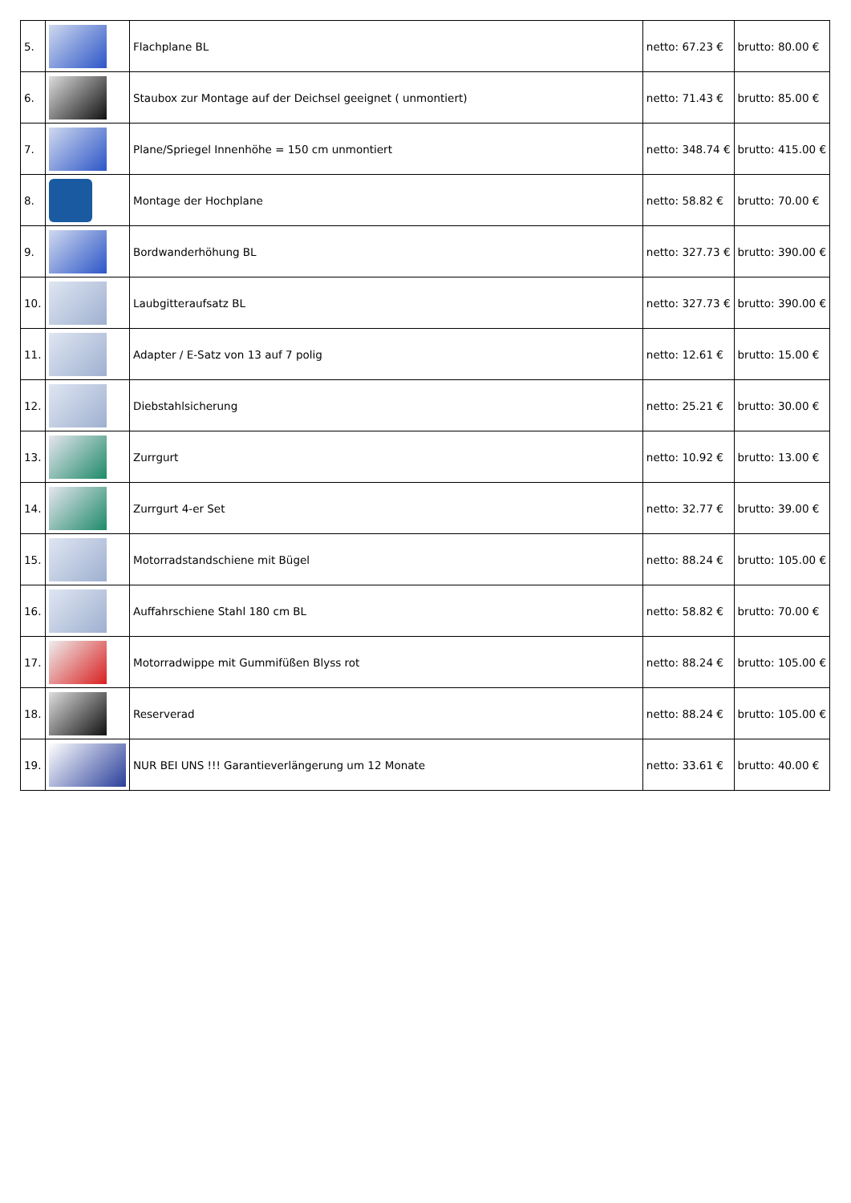| 5. | | Flachplane BL | netto: 67.23 € | brutto: 80.00 € |
| 6. | | Staubox zur Montage auf der Deichsel geeignet ( unmontiert) | netto: 71.43 € | brutto: 85.00 € |
| 7. | | Plane/Spriegel Innenhöhe = 150 cm unmontiert | netto: 348.74 € | brutto: 415.00 € |
| 8. | | Montage der Hochplane | netto: 58.82 € | brutto: 70.00 € |
| 9. | | Bordwanderhöhung BL | netto: 327.73 € | brutto: 390.00 € |
| 10. | | Laubgitteraufsatz BL | netto: 327.73 € | brutto: 390.00 € |
| 11. | | Adapter / E-Satz von 13 auf 7 polig | netto: 12.61 € | brutto: 15.00 € |
| 12. | | Diebstahlsicherung | netto: 25.21 € | brutto: 30.00 € |
| 13. | | Zurrgurt | netto: 10.92 € | brutto: 13.00 € |
| 14. | | Zurrgurt 4-er Set | netto: 32.77 € | brutto: 39.00 € |
| 15. | | Motorradstandschiene mit Bügel | netto: 88.24 € | brutto: 105.00 € |
| 16. | | Auffahrschiene Stahl 180 cm BL | netto: 58.82 € | brutto: 70.00 € |
| 17. | | Motorradwippe mit Gummifüßen Blyss rot | netto: 88.24 € | brutto: 105.00 € |
| 18. | | Reserverad | netto: 88.24 € | brutto: 105.00 € |
| 19. | | NUR BEI UNS !!! Garantieverlängerung um 12 Monate | netto: 33.61 € | brutto: 40.00 € |